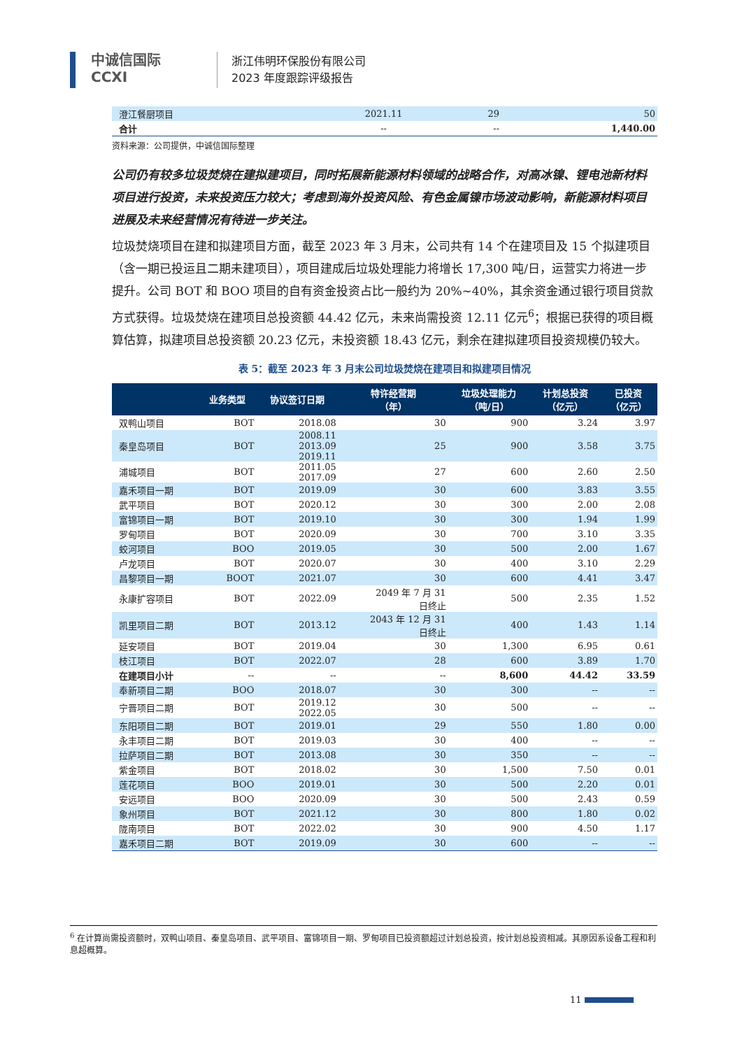中诚信国际
CCXI
浙江伟明环保股份有限公司
2023 年度跟踪评级报告
| 澄江餐厨项目 | 2021.11 | 29 | 50 |
| 合计 | -- | -- | 1,440.00 |
资料来源：公司提供，中诚信国际整理
公司仍有较多垃圾焚烧在建拟建项目，同时拓展新能源材料领域的战略合作，对高冰镍、锂电池新材料项目进行投资，未来投资压力较大；考虑到海外投资风险、有色金属镍市场波动影响，新能源材料项目进展及未来经营情况有待进一步关注。
垃圾焚烧项目在建和拟建项目方面，截至 2023 年 3 月末，公司共有 14 个在建项目及 15 个拟建项目（含一期已投运且二期未建项目），项目建成后垃圾处理能力将增长 17,300 吨/日，运营实力将进一步提升。公司 BOT 和 BOO 项目的自有资金投资占比一般约为 20%~40%，其余资金通过银行项目贷款方式获得。垃圾焚烧在建项目总投资额 44.42 亿元，未来尚需投资 12.11 亿元<sup>6</sup>；根据已获得的项目概算估算，拟建项目总投资额 20.23 亿元，未投资额 18.43 亿元，剩余在建拟建项目投资规模仍较大。
表 5：截至 2023 年 3 月末公司垃圾焚烧在建项目和拟建项目情况
| | 业务类型 | 协议签订日期 | 特许经营期 （年） | 垃圾处理能力 （吨/日） | 计划总投资 （亿元） | 已投资 （亿元） |
| --- | --- | --- | --- | --- | --- | --- |
| 双鸭山项目 | BOT | 2018.08 | 30 | 900 | 3.24 | 3.97 |
| 秦皇岛项目 | BOT | 2008.11 2013.09 2019.11 | 25 | 900 | 3.58 | 3.75 |
| 浦城项目 | BOT | 2011.05 2017.09 | 27 | 600 | 2.60 | 2.50 |
| 嘉禾项目一期 | BOT | 2019.09 | 30 | 600 | 3.83 | 3.55 |
| 武平项目 | BOT | 2020.12 | 30 | 300 | 2.00 | 2.08 |
| 富锦项目一期 | BOT | 2019.10 | 30 | 300 | 1.94 | 1.99 |
| 罗甸项目 | BOT | 2020.09 | 30 | 700 | 3.10 | 3.35 |
| 蛟河项目 | BOO | 2019.05 | 30 | 500 | 2.00 | 1.67 |
| 卢龙项目 | BOT | 2020.07 | 30 | 400 | 3.10 | 2.29 |
| 昌黎项目一期 | BOOT | 2021.07 | 30 | 600 | 4.41 | 3.47 |
| 永康扩容项目 | BOT | 2022.09 | 2049 年 7 月 31 日终止 | 500 | 2.35 | 1.52 |
| 凯里项目二期 | BOT | 2013.12 | 2043 年 12 月 31 日终止 | 400 | 1.43 | 1.14 |
| 延安项目 | BOT | 2019.04 | 30 | 1,300 | 6.95 | 0.61 |
| 枝江项目 | BOT | 2022.07 | 28 | 600 | 3.89 | 1.70 |
| 在建项目小计 | -- | -- | -- | 8,600 | 44.42 | 33.59 |
| 奉新项目二期 | BOO | 2018.07 | 30 | 300 | -- | -- |
| 宁晋项目二期 | BOT | 2019.12 2022.05 | 30 | 500 | -- | -- |
| 东阳项目二期 | BOT | 2019.01 | 29 | 550 | 1.80 | 0.00 |
| 永丰项目二期 | BOT | 2019.03 | 30 | 400 | -- | -- |
| 拉萨项目二期 | BOT | 2013.08 | 30 | 350 | -- | -- |
| 紫金项目 | BOT | 2018.02 | 30 | 1,500 | 7.50 | 0.01 |
| 莲花项目 | BOO | 2019.01 | 30 | 500 | 2.20 | 0.01 |
| 安远项目 | BOO | 2020.09 | 30 | 500 | 2.43 | 0.59 |
| 象州项目 | BOT | 2021.12 | 30 | 800 | 1.80 | 0.02 |
| 陇南项目 | BOT | 2022.02 | 30 | 900 | 4.50 | 1.17 |
| 嘉禾项目二期 | BOT | 2019.09 | 30 | 600 | -- | -- |
<sup>6</sup> 在计算尚需投资额时，双鸭山项目、秦皇岛项目、武平项目、富锦项目一期、罗甸项目已投资额超过计划总投资，按计划总投资相减。其原因系设备工程和利息超概算。
11